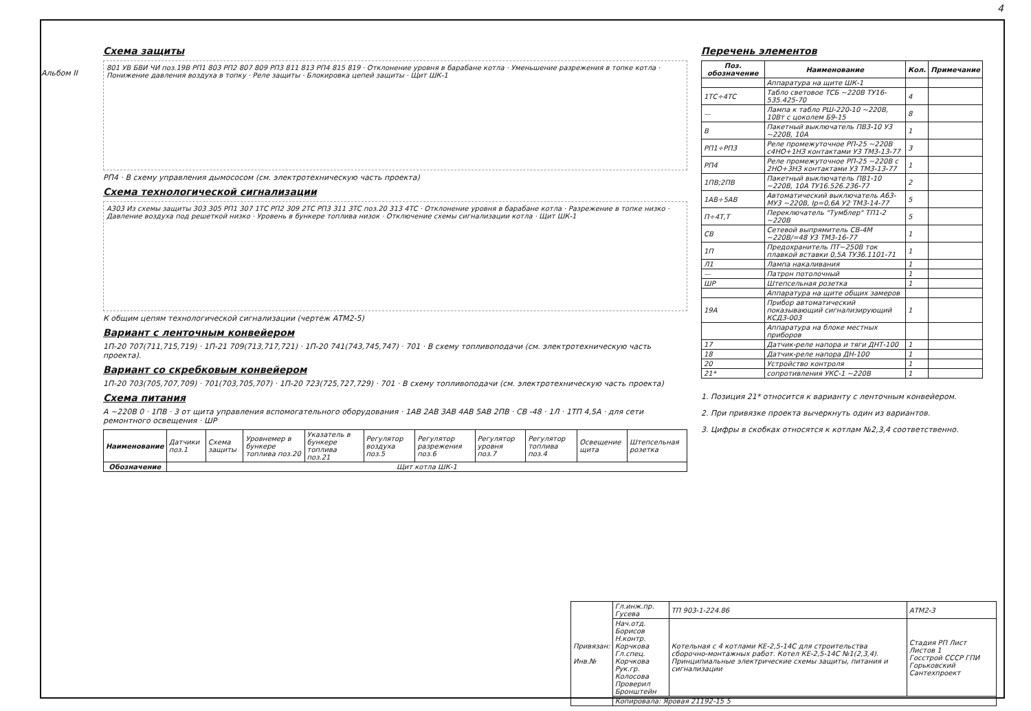4
Альбом II
Схема защиты
801 УВ БВИ ЧИ поз.19В РП1 803 РП2 807 809 РП3 811 813 РП4 815 819 · Отклонение уровня в барабане котла · Уменьшение разрежения в топке котла · Понижение давления воздуха в топку · Реле защиты · Блокировка цепей защиты · Щит ШК-1
РП4 · В схему управления дымососом (см. электротехническую часть проекта)
Схема технологической сигнализации
А303 Из схемы защиты 303 305 РП1 307 1ТС РП2 309 2ТС РП3 311 3ТС поз.20 313 4ТС · Отклонение уровня в барабане котла · Разрежение в топке низко · Давление воздуха под решеткой низко · Уровень в бункере топлива низок · Отключение схемы сигнализации котла · Щит ШК-1
К общим цепям технологической сигнализации (чертеж АТМ2-5)
Вариант с ленточным конвейером
1П-20 707(711,715,719) · 1П-21 709(713,717,721) · 1П-20 741(743,745,747) · 701 · В схему топливоподачи (см. электротехническую часть проекта).
Вариант со скребковым конвейером
1П-20 703(705,707,709) · 701(703,705,707) · 1П-20 723(725,727,729) · 701 · В схему топливоподачи (см. электротехническую часть проекта)
Схема питания
А ~220В 0 · 1ПВ · 3 от щита управления вспомогательного оборудования · 1АВ 2АВ 3АВ 4АВ 5АВ 2ПВ · СВ -48 · 1Л · 1ТП 4,5А · для сети ремонтного освещения · ШР
| Наименование | Датчики поз.1 | Схема защиты | Уровнемер в бункере топлива поз.20 | Указатель в бункере топлива поз.21 | Регулятор воздуха поз.5 | Регулятор разрежения поз.6 | Регулятор уровня поз.7 | Регулятор топлива поз.4 | Освещение щита | Штепсельная розетка |
| Обозначение | Щит котла ШК-1 | | | | | | | | | |
Перечень элементов
| Поз. обозначение | Наименование | Кол. | Примечание |
| --- | --- | --- | --- |
| | Аппаратура на щите ШК-1 | | |
| 1ТС÷4ТС | Табло световое ТСБ ~220В ТУ16-535.425-70 | 4 | |
| — | Лампа к табло РШ-220-10 ~220В, 10Вт с цоколем Б9-15 | 8 | |
| В | Пакетный выключатель ПВ3-10 У3 ~220В, 10А | 1 | |
| РП1÷РП3 | Реле промежуточное РП-25 ~220В с4НО+1НЗ контактами У3 ТМ3-13-77 | 3 | |
| РП4 | Реле промежуточное РП-25 ~220В с 2НО+3НЗ контактами У3 ТМ3-13-77 | 1 | |
| 1ПВ;2ПВ | Пакетный выключатель ПВ1-10 ~220В, 10А ТУ16.526.236-77 | 2 | |
| 1АВ÷5АВ | Автоматический выключатель А63-МУ3 ~220В, Iр=0,6А У2 ТМ3-14-77 | 5 | |
| П÷4Т,Т | Переключатель "Тумблер" ТП1-2 ~220В | 5 | |
| СВ | Сетевой выпрямитель СВ-4М ~220В/=48 У3 ТМ3-16-77 | 1 | |
| 1П | Предохранитель ПТ~250В ток плавкой вставки 0,5А ТУ36.1101-71 | 1 | |
| Л1 | Лампа накаливания | 1 | |
| — | Патрон потолочный | 1 | |
| ШР | Штепсельная розетка | 1 | |
| | Аппаратура на щите общих замеров | | |
| 19А | Прибор автоматический показывающий сигнализирующий КСД3-003 | 1 | |
| | Аппаратура на блоке местных приборов | | |
| 17 | Датчик-реле напора и тяги ДНТ-100 | 1 | |
| 18 | Датчик-реле напора ДН-100 | 1 | |
| 20 | Устройство контроля | 1 | |
| 21* | сопротивления УКС-1 ~220В | 1 | |
1. Позиция 21* относится к варианту с ленточным конвейером.
2. При привязке проекта вычеркнуть один из вариантов.
3. Цифры в скобках относятся к котлам №2,3,4 соответственно.
| Привязан: Инв.№ | Гл.инж.пр. Гусева | ТП 903-1-224.86 | АТМ2-3 |
| | Нач.отд. Борисов Н.контр. Корчкова Гл.спец. Корчкова Рук.гр. Колосова Проверил Бронштейн | Котельная с 4 котлами КЕ-2,5-14С для строительства сборочно-монтажных работ. Котел КЕ-2,5-14С №1(2,3,4). Принципиальные электрические схемы защиты, питания и сигнализации | Стадия РП Лист Листов 1 Госстрой СССР ГПИ Горьковский Сантехпроект |
| | Копировала: Яровая 21192-15 5 | | |